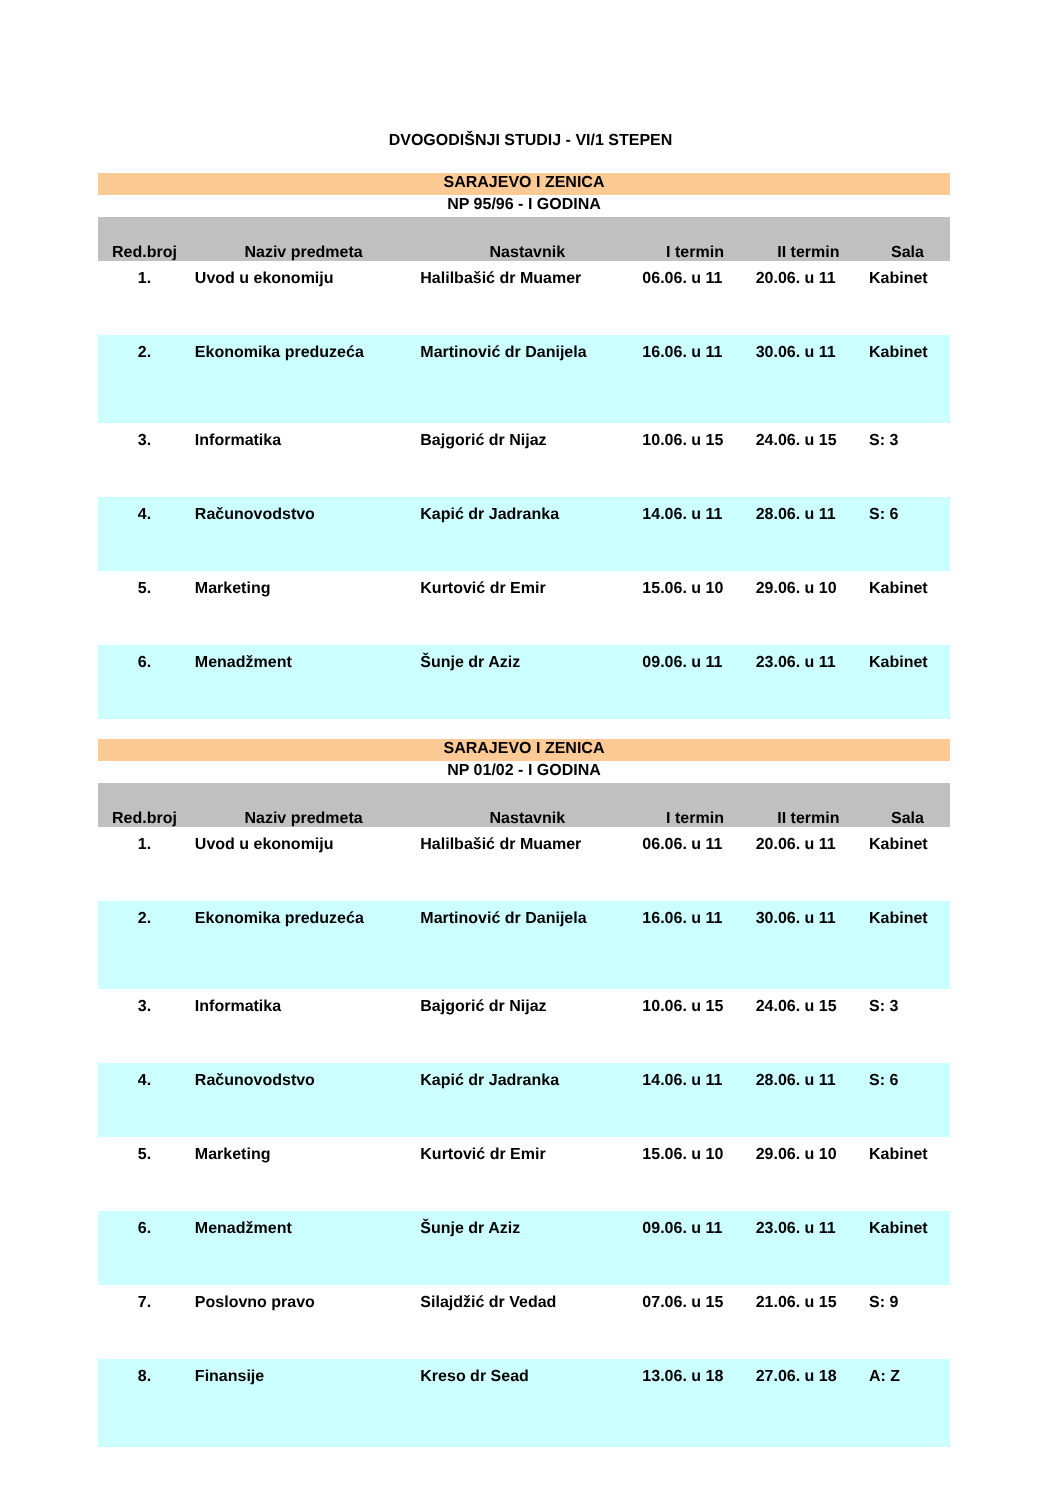DVOGODIŠNJI STUDIJ - VI/1 STEPEN
| SARAJEVO I ZENICA | | | | | |
| NP 95/96 - I GODINA | | | | | |
| Red.broj | Naziv predmeta | Nastavnik | I termin | II termin | Sala |
| 1. | Uvod u ekonomiju | Halilbašić dr Muamer | 06.06. u 11 | 20.06. u 11 | Kabinet |
| 2. | Ekonomika preduzeća | Martinović dr Danijela | 16.06. u 11 | 30.06. u 11 | Kabinet |
| 3. | Informatika | Bajgorić dr Nijaz | 10.06. u 15 | 24.06. u 15 | S: 3 |
| 4. | Računovodstvo | Kapić dr Jadranka | 14.06. u 11 | 28.06. u 11 | S: 6 |
| 5. | Marketing | Kurtović dr Emir | 15.06. u 10 | 29.06. u 10 | Kabinet |
| 6. | Menadžment | Šunje dr Aziz | 09.06. u 11 | 23.06. u 11 | Kabinet |
| SARAJEVO I ZENICA | | | | | |
| NP 01/02 - I GODINA | | | | | |
| Red.broj | Naziv predmeta | Nastavnik | I termin | II termin | Sala |
| 1. | Uvod u ekonomiju | Halilbašić dr Muamer | 06.06. u 11 | 20.06. u 11 | Kabinet |
| 2. | Ekonomika preduzeća | Martinović dr Danijela | 16.06. u 11 | 30.06. u 11 | Kabinet |
| 3. | Informatika | Bajgorić dr Nijaz | 10.06. u 15 | 24.06. u 15 | S: 3 |
| 4. | Računovodstvo | Kapić dr Jadranka | 14.06. u 11 | 28.06. u 11 | S: 6 |
| 5. | Marketing | Kurtović dr Emir | 15.06. u 10 | 29.06. u 10 | Kabinet |
| 6. | Menadžment | Šunje dr Aziz | 09.06. u 11 | 23.06. u 11 | Kabinet |
| 7. | Poslovno pravo | Silajdžić dr Vedad | 07.06. u 15 | 21.06. u 15 | S: 9 |
| 8. | Finansije | Kreso dr Sead | 13.06. u 18 | 27.06. u 18 | A: Z |